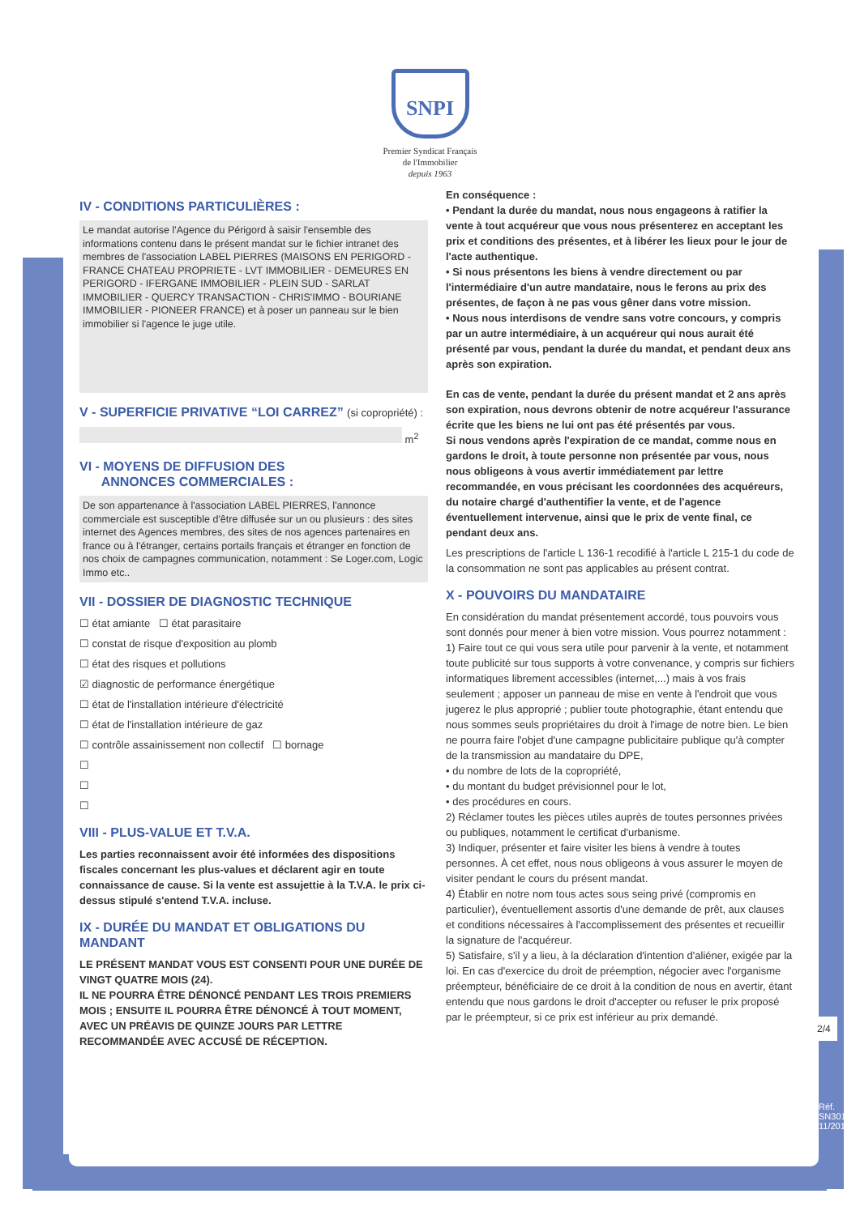SNPI
Premier Syndicat Français
de l'Immobilier
depuis 1963
IV - CONDITIONS PARTICULIÈRES :
Le mandat autorise l'Agence du Périgord à saisir l'ensemble des informations contenu dans le présent mandat sur le fichier intranet des membres de l'association LABEL PIERRES (MAISONS EN PERIGORD - FRANCE CHATEAU PROPRIETE - LVT IMMOBILIER - DEMEURES EN PERIGORD - IFERGANE IMMOBILIER - PLEIN SUD - SARLAT IMMOBILIER - QUERCY TRANSACTION - CHRIS'IMMO - BOURIANE IMMOBILIER - PIONEER FRANCE) et à poser un panneau sur le bien immobilier si l'agence le juge utile.
V - SUPERFICIE PRIVATIVE “LOI CARREZ” (si copropriété) :
m<sup>2</sup>
VI - MOYENS DE DIFFUSION DES
ANNONCES COMMERCIALES :
De son appartenance à l'association LABEL PIERRES, l'annonce commerciale est susceptible d'être diffusée sur un ou plusieurs : des sites internet des Agences membres, des sites de nos agences partenaires en france ou à l'étranger, certains portails français et étranger en fonction de nos choix de campagnes communication, notamment : Se Loger.com, Logic Immo etc..
VII - DOSSIER DE DIAGNOSTIC TECHNIQUE
☐ état amiante ☐ état parasitaire
☐ constat de risque d'exposition au plomb
☐ état des risques et pollutions
☑ diagnostic de performance énergétique
☐ état de l'installation intérieure d'électricité
☐ état de l'installation intérieure de gaz
☐ contrôle assainissement non collectif ☐ bornage
☐
☐
☐
VIII - PLUS-VALUE ET T.V.A.
Les parties reconnaissent avoir été informées des dispositions fiscales concernant les plus-values et déclarent agir en toute connaissance de cause. Si la vente est assujettie à la T.V.A. le prix ci-dessus stipulé s'entend T.V.A. incluse.
IX - DURÉE DU MANDAT ET OBLIGATIONS DU MANDANT
LE PRÉSENT MANDAT VOUS EST CONSENTI POUR UNE DURÉE DE VINGT QUATRE MOIS (24).
IL NE POURRA ÊTRE DÉNONCÉ PENDANT LES TROIS PREMIERS MOIS ; ENSUITE IL POURRA ÊTRE DÉNONCÉ À TOUT MOMENT, AVEC UN PRÉAVIS DE QUINZE JOURS PAR LETTRE RECOMMANDÉE AVEC ACCUSÉ DE RÉCEPTION.
En conséquence :
• Pendant la durée du mandat, nous nous engageons à ratifier la vente à tout acquéreur que vous nous présenterez en acceptant les prix et conditions des présentes, et à libérer les lieux pour le jour de l'acte authentique.
• Si nous présentons les biens à vendre directement ou par l'intermédiaire d'un autre mandataire, nous le ferons au prix des présentes, de façon à ne pas vous gêner dans votre mission.
• Nous nous interdisons de vendre sans votre concours, y compris par un autre intermédiaire, à un acquéreur qui nous aurait été présenté par vous, pendant la durée du mandat, et pendant deux ans après son expiration.
En cas de vente, pendant la durée du présent mandat et 2 ans après son expiration, nous devrons obtenir de notre acquéreur l'assurance écrite que les biens ne lui ont pas été présentés par vous.
Si nous vendons après l'expiration de ce mandat, comme nous en gardons le droit, à toute personne non présentée par vous, nous nous obligeons à vous avertir immédiatement par lettre recommandée, en vous précisant les coordonnées des acquéreurs, du notaire chargé d'authentifier la vente, et de l'agence éventuellement intervenue, ainsi que le prix de vente final, ce pendant deux ans.
Les prescriptions de l'article L 136-1 recodifié à l'article L 215-1 du code de la consommation ne sont pas applicables au présent contrat.
X - POUVOIRS DU MANDATAIRE
En considération du mandat présentement accordé, tous pouvoirs vous sont donnés pour mener à bien votre mission. Vous pourrez notamment :
1) Faire tout ce qui vous sera utile pour parvenir à la vente, et notamment toute publicité sur tous supports à votre convenance, y compris sur fichiers informatiques librement accessibles (internet,...) mais à vos frais seulement ; apposer un panneau de mise en vente à l'endroit que vous jugerez le plus approprié ; publier toute photographie, étant entendu que nous sommes seuls propriétaires du droit à l'image de notre bien. Le bien ne pourra faire l'objet d'une campagne publicitaire publique qu'à compter de la transmission au mandataire du DPE,
• du nombre de lots de la copropriété,
• du montant du budget prévisionnel pour le lot,
• des procédures en cours.
2) Réclamer toutes les pièces utiles auprès de toutes personnes privées ou publiques, notamment le certificat d'urbanisme.
3) Indiquer, présenter et faire visiter les biens à vendre à toutes personnes. À cet effet, nous nous obligeons à vous assurer le moyen de visiter pendant le cours du présent mandat.
4) Établir en notre nom tous actes sous seing privé (compromis en particulier), éventuellement assortis d'une demande de prêt, aux clauses et conditions nécessaires à l'accomplissement des présentes et recueillir la signature de l'acquéreur.
5) Satisfaire, s'il y a lieu, à la déclaration d'intention d'aliéner, exigée par la loi. En cas d'exercice du droit de préemption, négocier avec l'organisme préempteur, bénéficiaire de ce droit à la condition de nous en avertir, étant entendu que nous gardons le droit d'accepter ou refuser le prix proposé par le préempteur, si ce prix est inférieur au prix demandé.
2/4
Réf. SN301A - 11/2019